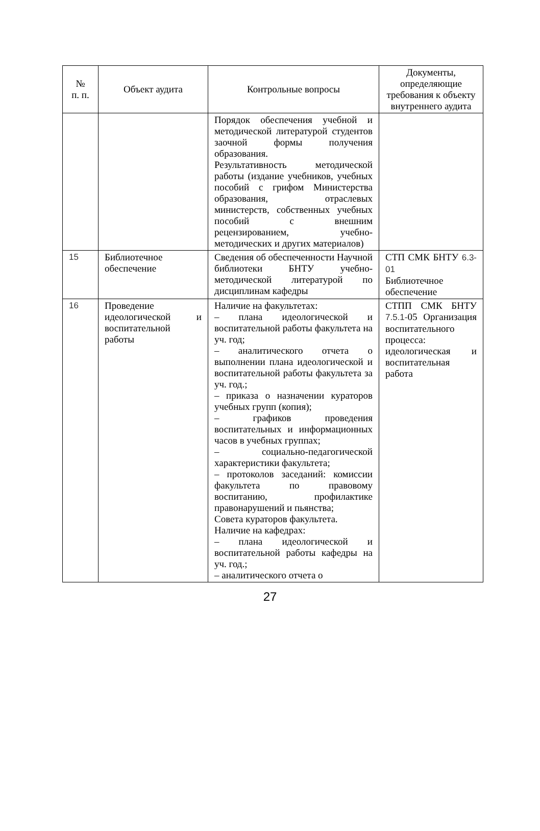| № п. п. | Объект аудита | Контрольные вопросы | Документы, определяющие требования к объекту внутреннего аудита |
| --- | --- | --- | --- |
| | | Порядок обеспечения учебной и методической литературой студентов заочной формы получения образования. Результативность методической работы (издание учебников, учебных пособий с грифом Министерства образования, отраслевых министерств, собственных учебных пособий с внешним рецензированием, учебно-методических и других материалов) | |
| 15 | Библиотечное обеспечение | Сведения об обеспеченности Научной библиотеки БНТУ учебно-методической литературой по дисциплинам кафедры | СТП СМК БНТУ 6.3-01 Библиотечное обеспечение |
| 16 | Проведение идеологической и воспитательной работы | Наличие на факультетах: – плана идеологической и воспитательной работы факультета на уч. год; – аналитического отчета о выполнении плана идеологической и воспитательной работы факультета за уч. год.; – приказа о назначении кураторов учебных групп (копия); – графиков проведения воспитательных и информационных часов в учебных группах; – социально-педагогической характеристики факультета; – протоколов заседаний: комиссии факультета по правовому воспитанию, профилактике правонарушений и пьянства; Совета кураторов факультета. Наличие на кафедрах: – плана идеологической и воспитательной работы кафедры на уч. год.; – аналитического отчета о | СТПП СМК БНТУ 7.5.1- 05 Организация воспитательного процесса: идеологическая и воспитательная работа |
27